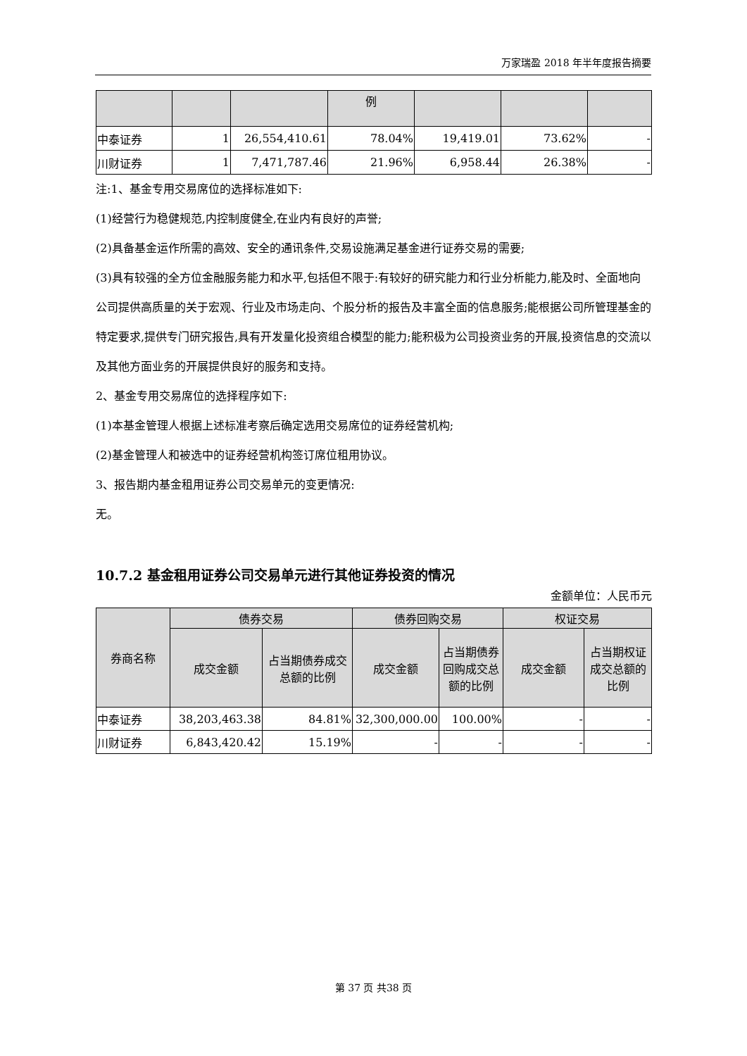万家瑞盈 2018 年半年度报告摘要
| | | | 例 | | | |
| 中泰证券 | 1 | 26,554,410.61 | 78.04% | 19,419.01 | 73.62% | - |
| 川财证券 | 1 | 7,471,787.46 | 21.96% | 6,958.44 | 26.38% | - |
注:1、基金专用交易席位的选择标准如下:
(1)经营行为稳健规范,内控制度健全,在业内有良好的声誉;
(2)具备基金运作所需的高效、安全的通讯条件,交易设施满足基金进行证券交易的需要;
(3)具有较强的全方位金融服务能力和水平,包括但不限于:有较好的研究能力和行业分析能力,能及时、全面地向公司提供高质量的关于宏观、行业及市场走向、个股分析的报告及丰富全面的信息服务;能根据公司所管理基金的特定要求,提供专门研究报告,具有开发量化投资组合模型的能力;能积极为公司投资业务的开展,投资信息的交流以及其他方面业务的开展提供良好的服务和支持。
2、基金专用交易席位的选择程序如下:
(1)本基金管理人根据上述标准考察后确定选用交易席位的证券经营机构;
(2)基金管理人和被选中的证券经营机构签订席位租用协议。
3、报告期内基金租用证券公司交易单元的变更情况:
无。
10.7.2 基金租用证券公司交易单元进行其他证券投资的情况
金额单位：人民币元
| 券商名称 | 债券交易 | | 债券回购交易 | | 权证交易 | |
| | 成交金额 | 占当期债券成交总额的比例 | 成交金额 | 占当期债券回购成交总额的比例 | 成交金额 | 占当期权证成交总额的比例 |
| 中泰证券 | 38,203,463.38 | 84.81% | 32,300,000.00 | 100.00% | - | - |
| 川财证券 | 6,843,420.42 | 15.19% | - | - | - | - |
第 37 页 共38 页